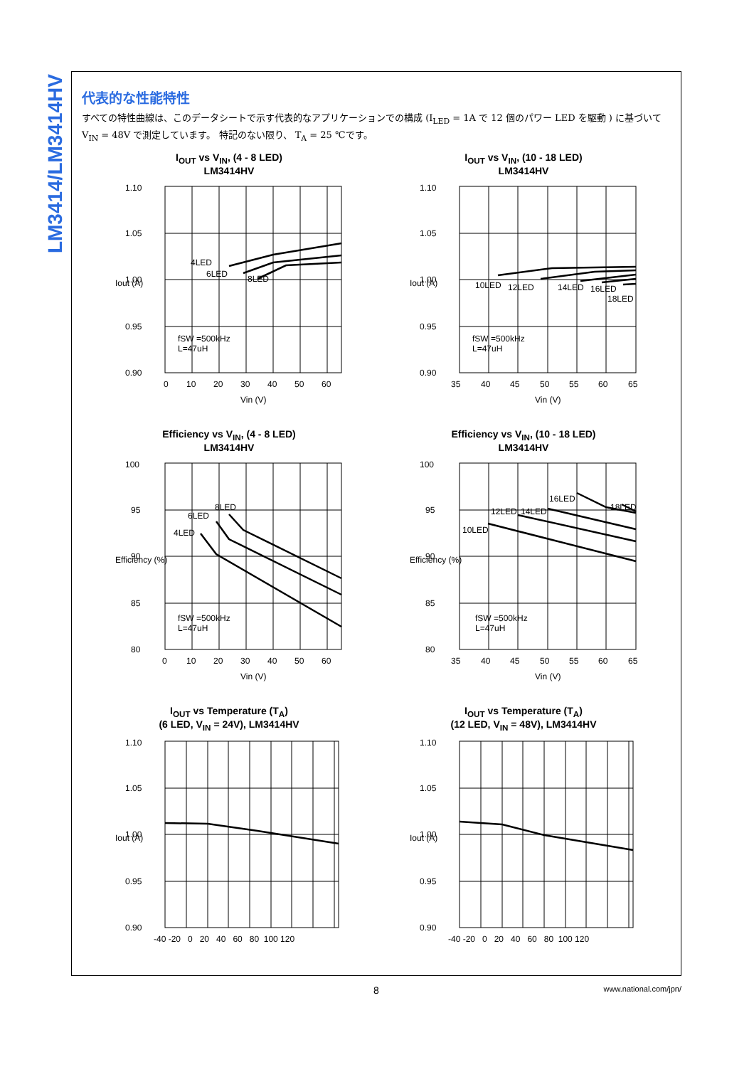LM3414/LM3414HV
代表的な性能特性
すべての特性曲線は、このデータシートで示す代表的なアプリケーションでの構成 (I<sub>LED</sub> = 1A で 12 個のパワー LED を駆動 ) に基づいて V<sub>IN</sub> = 48V で測定しています。 特記のない限り、 T<sub>A</sub> = 25 ℃です。
I<sub>OUT</sub> vs V<sub>IN</sub>, (4 - 8 LED)
LM3414HV
1.10
1.05
1.00
0.95
0.90
0
10
20
30
40
50
60
Vin (V)
4LED
6LED
8LED
fSW =500kHz
L=47uH
Iout (A)
I<sub>OUT</sub> vs V<sub>IN</sub>, (10 - 18 LED)
LM3414HV
1.10
1.05
1.00
0.95
0.90
35
40
45
50
55
60
65
Vin (V)
10LED
12LED
14LED
16LED
18LED
fSW =500kHz
L=47uH
Iout (A)
Efficiency vs V<sub>IN</sub>, (4 - 8 LED)
LM3414HV
100
95
90
85
80
0
10
20
30
40
50
60
Vin (V)
8LED
6LED
4LED
fSW =500kHz
L=47uH
Efficiency (%)
Efficiency vs V<sub>IN</sub>, (10 - 18 LED)
LM3414HV
100
95
90
85
80
35
40
45
50
55
60
65
Vin (V)
10LED
12LED
14LED
16LED
18LED
fSW =500kHz
L=47uH
Efficiency (%)
I<sub>OUT</sub> vs Temperature (T<sub>A</sub>)
(6 LED, V<sub>IN</sub> = 24V), LM3414HV
1.10
1.05
1.00
0.95
0.90
-40 -20 0 20 40 60 80 100 120
Iout (A)
I<sub>OUT</sub> vs Temperature (T<sub>A</sub>)
(12 LED, V<sub>IN</sub> = 48V), LM3414HV
1.10
1.05
1.00
0.95
0.90
-40 -20 0 20 40 60 80 100 120
Iout (A)
8 www.national.com/jpn/